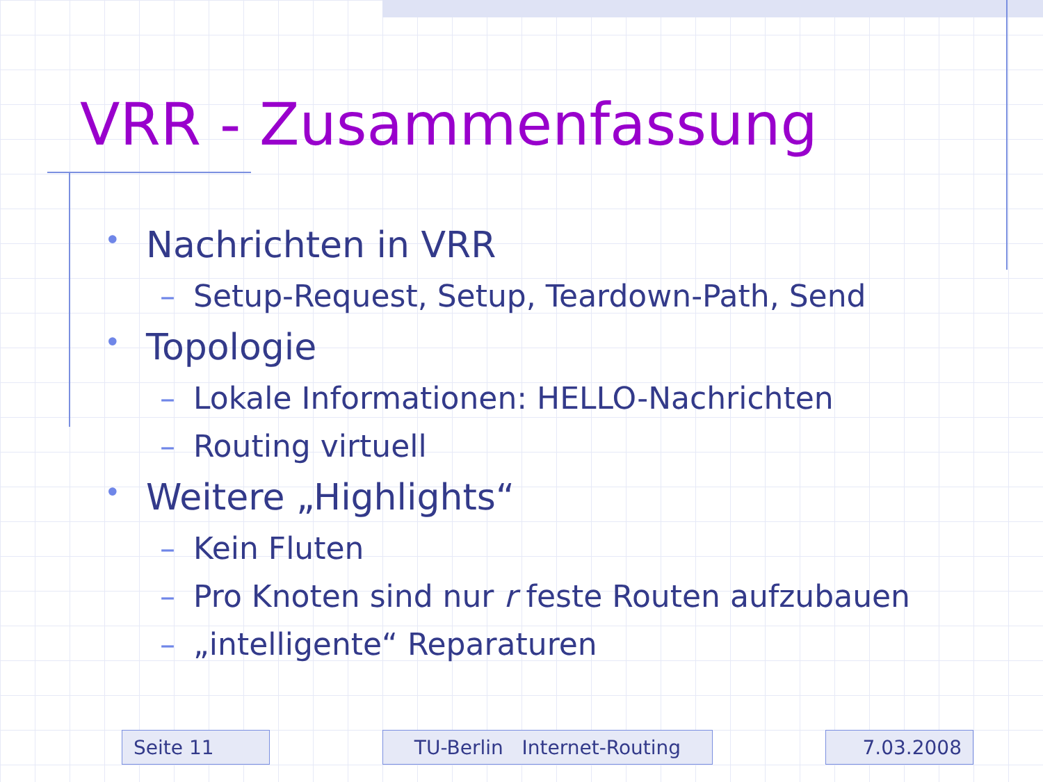VRR - Zusammenfassung
• Nachrichten in VRR
– Setup-Request, Setup, Teardown-Path, Send
• Topologie
– Lokale Informationen: HELLO-Nachrichten
– Routing virtuell
• Weitere „Highlights“
– Kein Fluten
– Pro Knoten sind nur r feste Routen aufzubauen
– „intelligente“ Reparaturen
Seite 11 TU-Berlin Internet-Routing 7.03.2008